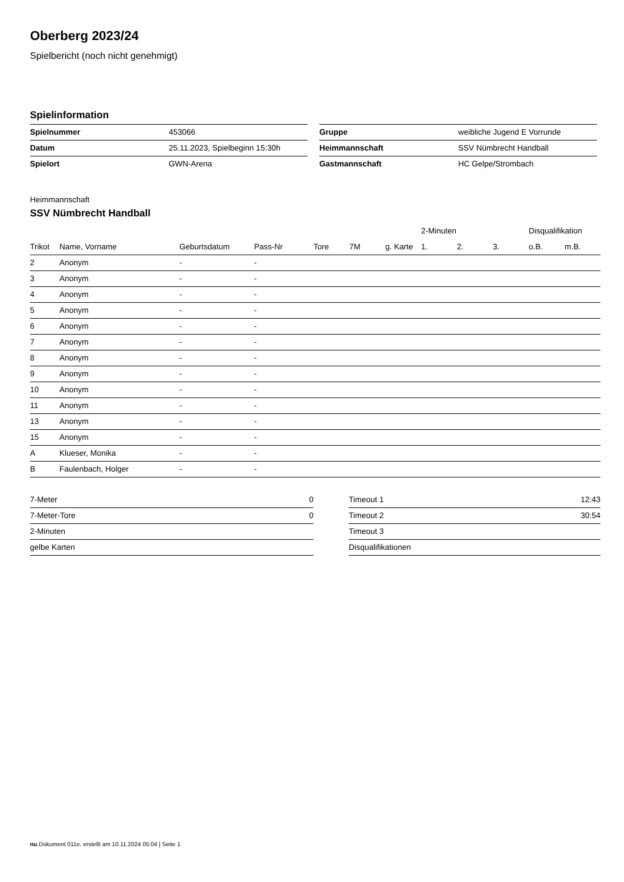Oberberg 2023/24
Spielbericht (noch nicht genehmigt)
Spielinformation
| Spielnummer | 453066 |
| Datum | 25.11.2023, Spielbeginn 15:30h |
| Spielort | GWN-Arena |
| Gruppe | weibliche Jugend E Vorrunde |
| Heimmannschaft | SSV Nümbrecht Handball |
| Gastmannschaft | HC Gelpe/Strombach |
Heimmannschaft
SSV Nümbrecht Handball
| | | | | | | | 2-Minuten | | | Disqualifikation | |
| --- | --- | --- | --- | --- | --- | --- | --- | --- | --- | --- | --- |
| Trikot | Name, Vorname | Geburtsdatum | Pass-Nr | Tore | 7M | g. Karte | 1. | 2. | 3. | o.B. | m.B. |
| 2 | Anonym | - | - | | | | | | | | |
| 3 | Anonym | - | - | | | | | | | | |
| 4 | Anonym | - | - | | | | | | | | |
| 5 | Anonym | - | - | | | | | | | | |
| 6 | Anonym | - | - | | | | | | | | |
| 7 | Anonym | - | - | | | | | | | | |
| 8 | Anonym | - | - | | | | | | | | |
| 9 | Anonym | - | - | | | | | | | | |
| 10 | Anonym | - | - | | | | | | | | |
| 11 | Anonym | - | - | | | | | | | | |
| 13 | Anonym | - | - | | | | | | | | |
| 15 | Anonym | - | - | | | | | | | | |
| A | Klueser, Monika | - | - | | | | | | | | |
| B | Faulenbach, Holger | - | - | | | | | | | | |
| 7-Meter | 0 |
| 7-Meter-Tore | 0 |
| 2-Minuten | |
| gelbe Karten | |
| Timeout 1 | 12:43 |
| Timeout 2 | 30:54 |
| Timeout 3 | |
| Disqualifikationen | |
nu.Dokument 011e, erstellt am 10.11.2024 05:04 | Seite 1